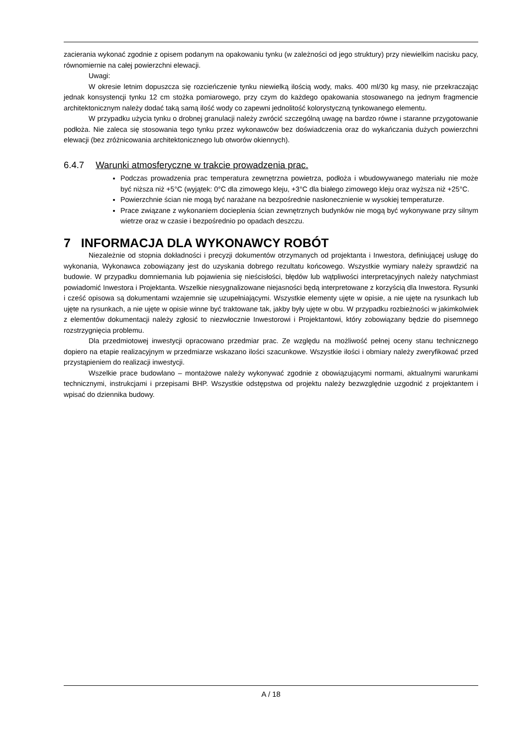zacierania wykonać zgodnie z opisem podanym na opakowaniu tynku (w zależności od jego struktury) przy niewielkim nacisku pacy, równomiernie na całej powierzchni elewacji.
Uwagi:
W okresie letnim dopuszcza się rozcieńczenie tynku niewielką ilością wody, maks. 400 ml/30 kg masy, nie przekraczając jednak konsystencji tynku 12 cm stożka pomiarowego, przy czym do każdego opakowania stosowanego na jednym fragmencie architektonicznym należy dodać taką samą ilość wody co zapewni jednolitość kolorystyczną tynkowanego elementu.
W przypadku użycia tynku o drobnej granulacji należy zwrócić szczególną uwagę na bardzo równe i staranne przygotowanie podłoża. Nie zaleca się stosowania tego tynku przez wykonawców bez doświadczenia oraz do wykańczania dużych powierzchni elewacji (bez zróżnicowania architektonicznego lub otworów okiennych).
6.4.7 Warunki atmosferyczne w trakcie prowadzenia prac.
Podczas prowadzenia prac temperatura zewnętrzna powietrza, podłoża i wbudowywanego materiału nie może być niższa niż +5°C (wyjątek: 0°C dla zimowego kleju, +3°C dla białego zimowego kleju oraz wyższa niż +25°C.
Powierzchnie ścian nie mogą być narażane na bezpośrednie nasłonecznienie w wysokiej temperaturze.
Prace związane z wykonaniem docieplenia ścian zewnętrznych budynków nie mogą być wykonywane przy silnym wietrze oraz w czasie i bezpośrednio po opadach deszczu.
7 INFORMACJA DLA WYKONAWCY ROBÓT
Niezależnie od stopnia dokładności i precyzji dokumentów otrzymanych od projektanta i Inwestora, definiującej usługę do wykonania, Wykonawca zobowiązany jest do uzyskania dobrego rezultatu końcowego. Wszystkie wymiary należy sprawdzić na budowie. W przypadku domniemania lub pojawienia się nieścisłości, błędów lub wątpliwości interpretacyjnych należy natychmiast powiadomić Inwestora i Projektanta. Wszelkie niesygnalizowane niejasności będą interpretowane z korzyścią dla Inwestora. Rysunki i cześć opisowa są dokumentami wzajemnie się uzupełniającymi. Wszystkie elementy ujęte w opisie, a nie ujęte na rysunkach lub ujęte na rysunkach, a nie ujęte w opisie winne być traktowane tak, jakby były ujęte w obu. W przypadku rozbieżności w jakimkolwiek z elementów dokumentacji należy zgłosić to niezwłocznie Inwestorowi i Projektantowi, który zobowiązany będzie do pisemnego rozstrzygnięcia problemu.
Dla przedmiotowej inwestycji opracowano przedmiar prac. Ze względu na możliwość pełnej oceny stanu technicznego dopiero na etapie realizacyjnym w przedmiarze wskazano ilości szacunkowe. Wszystkie ilości i obmiary należy zweryfikować przed przystąpieniem do realizacji inwestycji.
Wszelkie prace budowlano – montażowe należy wykonywać zgodnie z obowiązującymi normami, aktualnymi warunkami technicznymi, instrukcjami i przepisami BHP. Wszystkie odstępstwa od projektu należy bezwzględnie uzgodnić z projektantem i wpisać do dziennika budowy.
A / 18